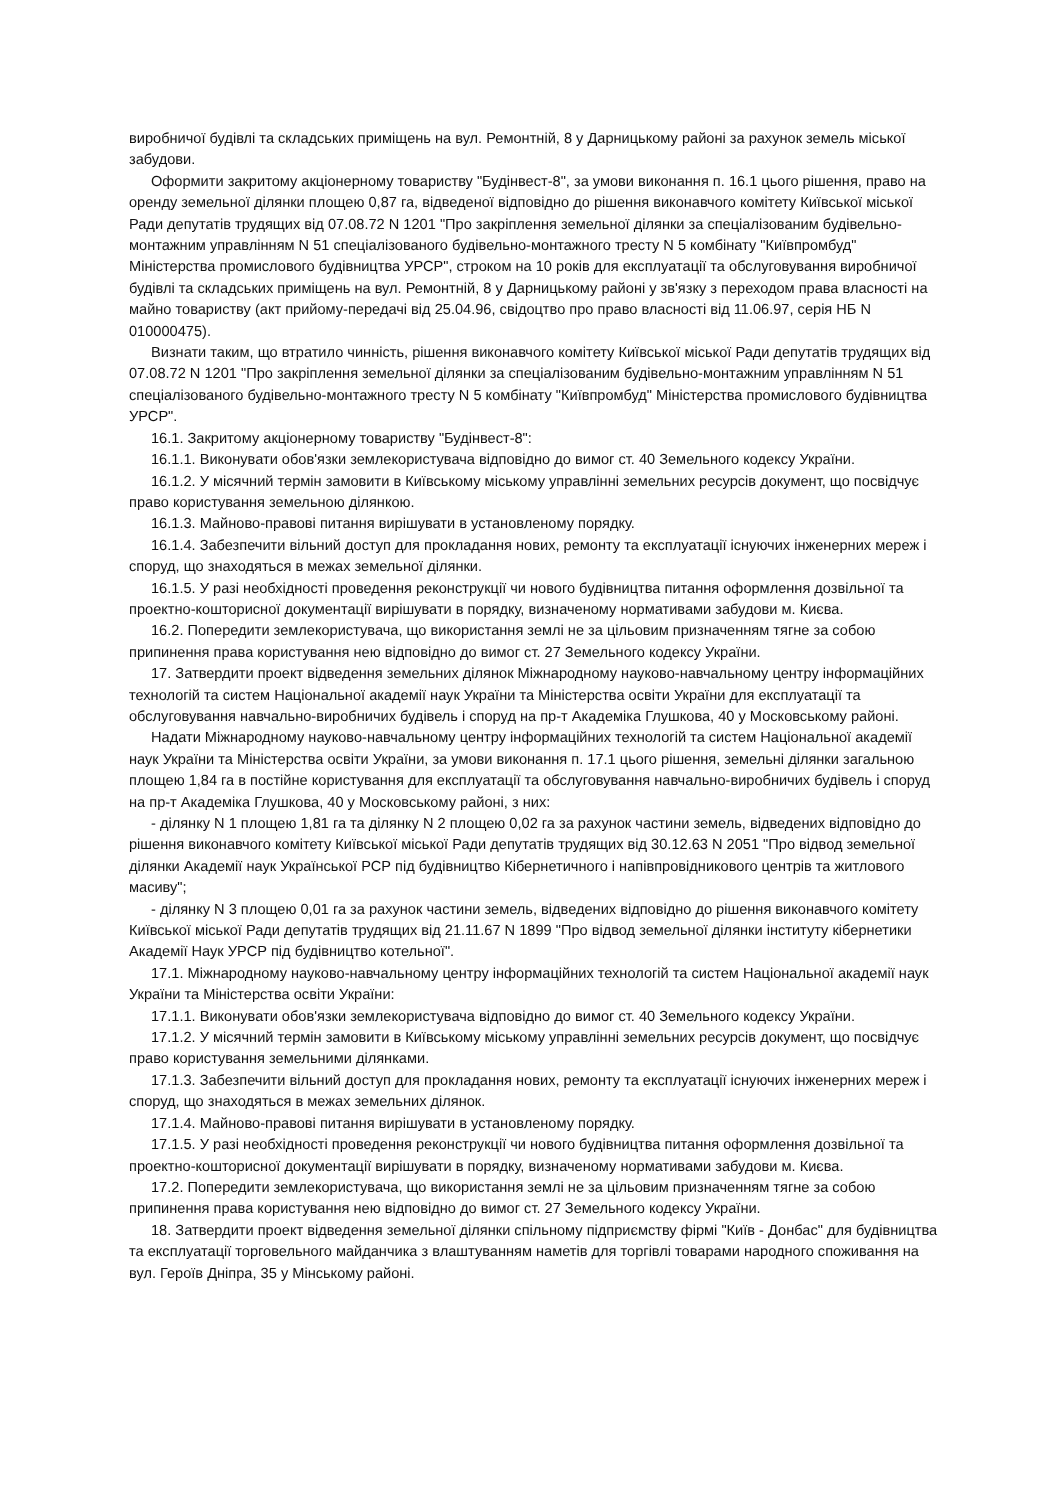виробничої будівлі та складських приміщень на вул. Ремонтній, 8 у Дарницькому районі за рахунок земель міської забудови.
Оформити закритому акціонерному товариству "Будінвест-8", за умови виконання п. 16.1 цього рішення, право на оренду земельної ділянки площею 0,87 га, відведеної відповідно до рішення виконавчого комітету Київської міської Ради депутатів трудящих від 07.08.72 N 1201 "Про закріплення земельної ділянки за спеціалізованим будівельно-монтажним управлінням N 51 спеціалізованого будівельно-монтажного тресту N 5 комбінату "Київпромбуд" Міністерства промислового будівництва УРСР", строком на 10 років для експлуатації та обслуговування виробничої будівлі та складських приміщень на вул. Ремонтній, 8 у Дарницькому районі у зв'язку з переходом права власності на майно товариству (акт прийому-передачі від 25.04.96, свідоцтво про право власності від 11.06.97, серія НБ N 010000475).
Визнати таким, що втратило чинність, рішення виконавчого комітету Київської міської Ради депутатів трудящих від 07.08.72 N 1201 "Про закріплення земельної ділянки за спеціалізованим будівельно-монтажним управлінням N 51 спеціалізованого будівельно-монтажного тресту N 5 комбінату "Київпромбуд" Міністерства промислового будівництва УРСР".
16.1. Закритому акціонерному товариству "Будінвест-8":
16.1.1. Виконувати обов'язки землекористувача відповідно до вимог ст. 40 Земельного кодексу України.
16.1.2. У місячний термін замовити в Київському міському управлінні земельних ресурсів документ, що посвідчує право користування земельною ділянкою.
16.1.3. Майново-правові питання вирішувати в установленому порядку.
16.1.4. Забезпечити вільний доступ для прокладання нових, ремонту та експлуатації існуючих інженерних мереж і споруд, що знаходяться в межах земельної ділянки.
16.1.5. У разі необхідності проведення реконструкції чи нового будівництва питання оформлення дозвільної та проектно-кошторисної документації вирішувати в порядку, визначеному нормативами забудови м. Києва.
16.2. Попередити землекористувача, що використання землі не за цільовим призначенням тягне за собою припинення права користування нею відповідно до вимог ст. 27 Земельного кодексу України.
17. Затвердити проект відведення земельних ділянок Міжнародному науково-навчальному центру інформаційних технологій та систем Національної академії наук України та Міністерства освіти України для експлуатації та обслуговування навчально-виробничих будівель і споруд на пр-т Академіка Глушкова, 40 у Московському районі.
Надати Міжнародному науково-навчальному центру інформаційних технологій та систем Національної академії наук України та Міністерства освіти України, за умови виконання п. 17.1 цього рішення, земельні ділянки загальною площею 1,84 га в постійне користування для експлуатації та обслуговування навчально-виробничих будівель і споруд на пр-т Академіка Глушкова, 40 у Московському районі, з них:
- ділянку N 1 площею 1,81 га та ділянку N 2 площею 0,02 га за рахунок частини земель, відведених відповідно до рішення виконавчого комітету Київської міської Ради депутатів трудящих від 30.12.63 N 2051 "Про відвод земельної ділянки Академії наук Української РСР під будівництво Кібернетичного і напівпровідникового центрів та житлового масиву";
- ділянку N 3 площею 0,01 га за рахунок частини земель, відведених відповідно до рішення виконавчого комітету Київської міської Ради депутатів трудящих від 21.11.67 N 1899 "Про відвод земельної ділянки інституту кібернетики Академії Наук УРСР під будівництво котельної".
17.1. Міжнародному науково-навчальному центру інформаційних технологій та систем Національної академії наук України та Міністерства освіти України:
17.1.1. Виконувати обов'язки землекористувача відповідно до вимог ст. 40 Земельного кодексу України.
17.1.2. У місячний термін замовити в Київському міському управлінні земельних ресурсів документ, що посвідчує право користування земельними ділянками.
17.1.3. Забезпечити вільний доступ для прокладання нових, ремонту та експлуатації існуючих інженерних мереж і споруд, що знаходяться в межах земельних ділянок.
17.1.4. Майново-правові питання вирішувати в установленому порядку.
17.1.5. У разі необхідності проведення реконструкції чи нового будівництва питання оформлення дозвільної та проектно-кошторисної документації вирішувати в порядку, визначеному нормативами забудови м. Києва.
17.2. Попередити землекористувача, що використання землі не за цільовим призначенням тягне за собою припинення права користування нею відповідно до вимог ст. 27 Земельного кодексу України.
18. Затвердити проект відведення земельної ділянки спільному підприємству фірмі "Київ - Донбас" для будівництва та експлуатації торговельного майданчика з влаштуванням наметів для торгівлі товарами народного споживання на вул. Героїв Дніпра, 35 у Мінському районі.